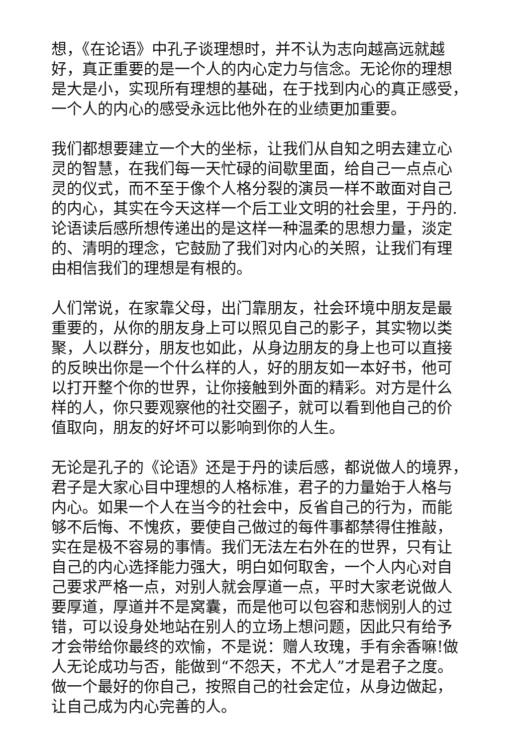想，《在论语》中孔子谈理想时，并不认为志向越高远就越
好，真正重要的是一个人的内心定力与信念。无论你的理想
是大是小，实现所有理想的基础，在于找到内心的真正感受，
一个人的内心的感受永远比他外在的业绩更加重要。
我们都想要建立一个大的坐标，让我们从自知之明去建立心
灵的智慧，在我们每一天忙碌的间歇里面，给自己一点点心
灵的仪式，而不至于像个人格分裂的演员一样不敢面对自己
的内心，其实在今天这样一个后工业文明的社会里，于丹的.
论语读后感所想传递出的是这样一种温柔的思想力量，淡定
的、清明的理念，它鼓励了我们对内心的关照，让我们有理
由相信我们的理想是有根的。
人们常说，在家靠父母，出门靠朋友，社会环境中朋友是最
重要的，从你的朋友身上可以照见自己的影子，其实物以类
聚，人以群分，朋友也如此，从身边朋友的身上也可以直接
的反映出你是一个什么样的人，好的朋友如一本好书，他可
以打开整个你的世界，让你接触到外面的精彩。对方是什么
样的人，你只要观察他的社交圈子，就可以看到他自己的价
值取向，朋友的好坏可以影响到你的人生。
无论是孔子的《论语》还是于丹的读后感，都说做人的境界，
君子是大家心目中理想的人格标准，君子的力量始于人格与
内心。如果一个人在当今的社会中，反省自己的行为，而能
够不后悔、不愧疚，要使自己做过的每件事都禁得住推敲，
实在是极不容易的事情。我们无法左右外在的世界，只有让
自己的内心选择能力强大，明白如何取舍，一个人内心对自
己要求严格一点，对别人就会厚道一点，平时大家老说做人
要厚道，厚道并不是窝囊，而是他可以包容和悲悯别人的过
错，可以设身处地站在别人的立场上想问题，因此只有给予
才会带给你最终的欢愉，不是说：赠人玫瑰，手有余香嘛!做
人无论成功与否，能做到“不怨天，不尤人”才是君子之度。
做一个最好的你自己，按照自己的社会定位，从身边做起，
让自己成为内心完善的人。